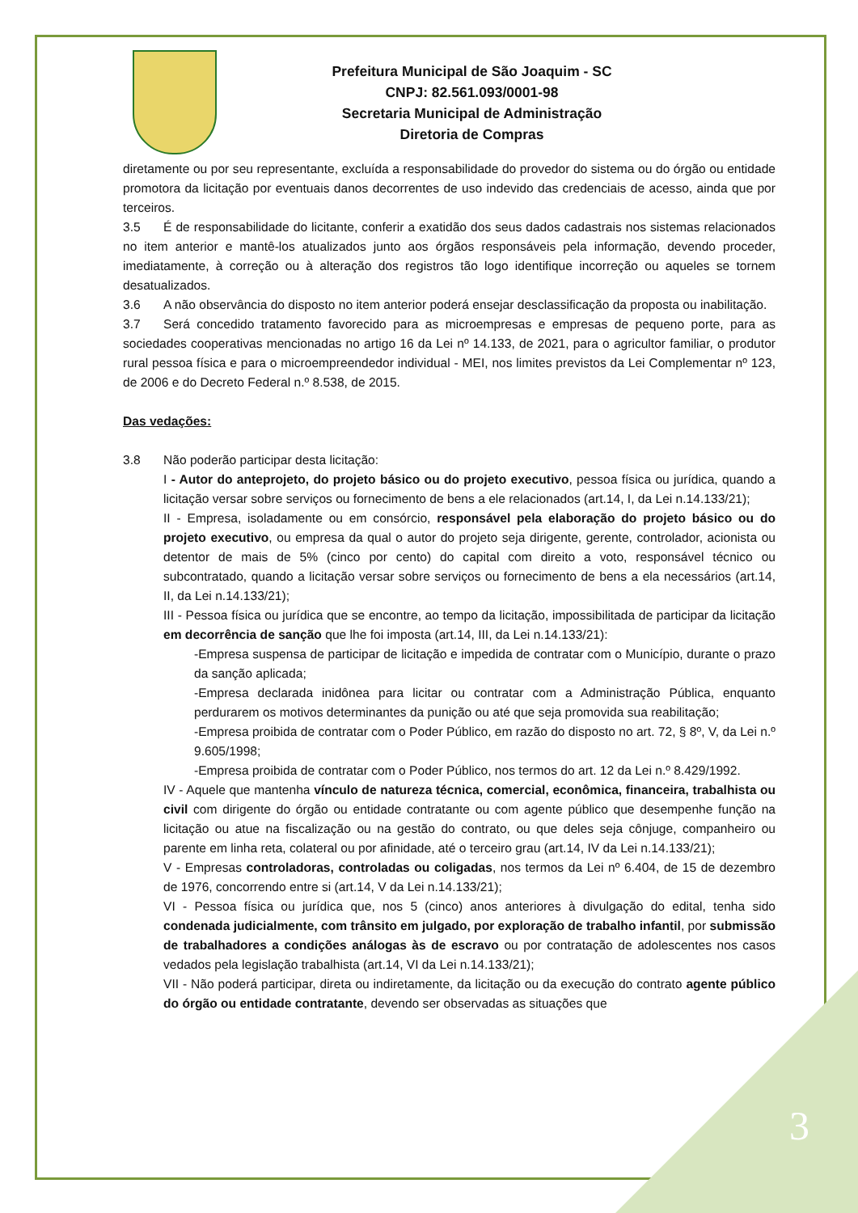3
Prefeitura Municipal de São Joaquim - SC
CNPJ: 82.561.093/0001-98
Secretaria Municipal de Administração
Diretoria de Compras
diretamente ou por seu representante, excluída a responsabilidade do provedor do sistema ou do órgão ou entidade promotora da licitação por eventuais danos decorrentes de uso indevido das credenciais de acesso, ainda que por terceiros.
3.5 É de responsabilidade do licitante, conferir a exatidão dos seus dados cadastrais nos sistemas relacionados no item anterior e mantê-los atualizados junto aos órgãos responsáveis pela informação, devendo proceder, imediatamente, à correção ou à alteração dos registros tão logo identifique incorreção ou aqueles se tornem desatualizados.
3.6 A não observância do disposto no item anterior poderá ensejar desclassificação da proposta ou inabilitação.
3.7 Será concedido tratamento favorecido para as microempresas e empresas de pequeno porte, para as sociedades cooperativas mencionadas no artigo 16 da Lei nº 14.133, de 2021, para o agricultor familiar, o produtor rural pessoa física e para o microempreendedor individual - MEI, nos limites previstos da Lei Complementar nº 123, de 2006 e do Decreto Federal n.º 8.538, de 2015.
Das vedações:
3.8 Não poderão participar desta licitação:
I - Autor do anteprojeto, do projeto básico ou do projeto executivo, pessoa física ou jurídica, quando a licitação versar sobre serviços ou fornecimento de bens a ele relacionados (art.14, I, da Lei n.14.133/21);
II - Empresa, isoladamente ou em consórcio, responsável pela elaboração do projeto básico ou do projeto executivo, ou empresa da qual o autor do projeto seja dirigente, gerente, controlador, acionista ou detentor de mais de 5% (cinco por cento) do capital com direito a voto, responsável técnico ou subcontratado, quando a licitação versar sobre serviços ou fornecimento de bens a ela necessários (art.14, II, da Lei n.14.133/21);
III - Pessoa física ou jurídica que se encontre, ao tempo da licitação, impossibilitada de participar da licitação em decorrência de sanção que lhe foi imposta (art.14, III, da Lei n.14.133/21):
-Empresa suspensa de participar de licitação e impedida de contratar com o Município, durante o prazo da sanção aplicada;
-Empresa declarada inidônea para licitar ou contratar com a Administração Pública, enquanto perdurarem os motivos determinantes da punição ou até que seja promovida sua reabilitação;
-Empresa proibida de contratar com o Poder Público, em razão do disposto no art. 72, § 8º, V, da Lei n.º 9.605/1998;
-Empresa proibida de contratar com o Poder Público, nos termos do art. 12 da Lei n.º 8.429/1992.
IV - Aquele que mantenha vínculo de natureza técnica, comercial, econômica, financeira, trabalhista ou civil com dirigente do órgão ou entidade contratante ou com agente público que desempenhe função na licitação ou atue na fiscalização ou na gestão do contrato, ou que deles seja cônjuge, companheiro ou parente em linha reta, colateral ou por afinidade, até o terceiro grau (art.14, IV da Lei n.14.133/21);
V - Empresas controladoras, controladas ou coligadas, nos termos da Lei nº 6.404, de 15 de dezembro de 1976, concorrendo entre si (art.14, V da Lei n.14.133/21);
VI - Pessoa física ou jurídica que, nos 5 (cinco) anos anteriores à divulgação do edital, tenha sido condenada judicialmente, com trânsito em julgado, por exploração de trabalho infantil, por submissão de trabalhadores a condições análogas às de escravo ou por contratação de adolescentes nos casos vedados pela legislação trabalhista (art.14, VI da Lei n.14.133/21);
VII - Não poderá participar, direta ou indiretamente, da licitação ou da execução do contrato agente público do órgão ou entidade contratante, devendo ser observadas as situações que